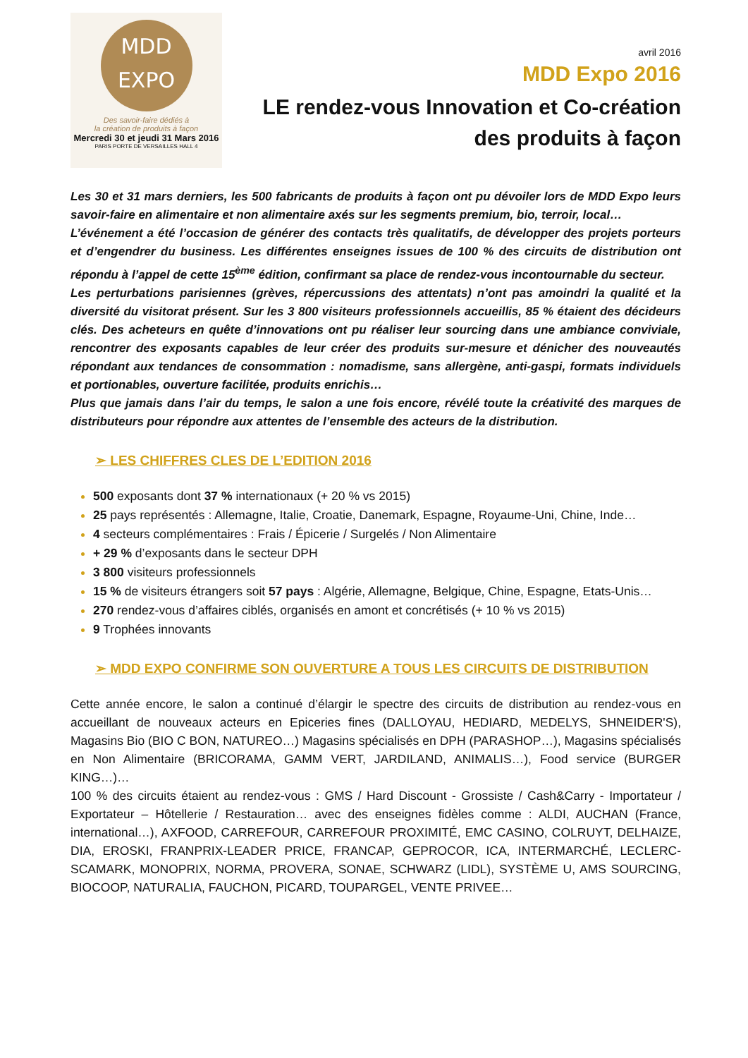MDD
EXPO
Des savoir-faire dédiés à
la création de produits à façon
Mercredi 30 et jeudi 31 Mars 2016
PARIS PORTE DE VERSAILLES HALL 4
avril 2016
MDD Expo 2016
LE rendez-vous Innovation et Co-création
des produits à façon
Les 30 et 31 mars derniers, les 500 fabricants de produits à façon ont pu dévoiler lors de MDD Expo leurs savoir-faire en alimentaire et non alimentaire axés sur les segments premium, bio, terroir, local…
L’événement a été l’occasion de générer des contacts très qualitatifs, de développer des projets porteurs et d’engendrer du business. Les différentes enseignes issues de 100 % des circuits de distribution ont répondu à l’appel de cette 15<sup>ème</sup> édition, confirmant sa place de rendez-vous incontournable du secteur.
Les perturbations parisiennes (grèves, répercussions des attentats) n’ont pas amoindri la qualité et la diversité du visitorat présent. Sur les 3 800 visiteurs professionnels accueillis, 85 % étaient des décideurs clés. Des acheteurs en quête d’innovations ont pu réaliser leur sourcing dans une ambiance conviviale, rencontrer des exposants capables de leur créer des produits sur-mesure et dénicher des nouveautés répondant aux tendances de consommation : nomadisme, sans allergène, anti-gaspi, formats individuels et portionables, ouverture facilitée, produits enrichis…
Plus que jamais dans l’air du temps, le salon a une fois encore, révélé toute la créativité des marques de distributeurs pour répondre aux attentes de l’ensemble des acteurs de la distribution.
➢ LES CHIFFRES CLES DE L’EDITION 2016
500 exposants dont 37 % internationaux (+ 20 % vs 2015)
25 pays représentés : Allemagne, Italie, Croatie, Danemark, Espagne, Royaume-Uni, Chine, Inde…
4 secteurs complémentaires : Frais / Épicerie / Surgelés / Non Alimentaire
+ 29 % d’exposants dans le secteur DPH
3 800 visiteurs professionnels
15 % de visiteurs étrangers soit 57 pays : Algérie, Allemagne, Belgique, Chine, Espagne, Etats-Unis…
270 rendez-vous d’affaires ciblés, organisés en amont et concrétisés (+ 10 % vs 2015)
9 Trophées innovants
➢ MDD EXPO CONFIRME SON OUVERTURE A TOUS LES CIRCUITS DE DISTRIBUTION
Cette année encore, le salon a continué d’élargir le spectre des circuits de distribution au rendez-vous en accueillant de nouveaux acteurs en Epiceries fines (DALLOYAU, HEDIARD, MEDELYS, SHNEIDER'S), Magasins Bio (BIO C BON, NATUREO…) Magasins spécialisés en DPH (PARASHOP…), Magasins spécialisés en Non Alimentaire (BRICORAMA, GAMM VERT, JARDILAND, ANIMALIS…), Food service (BURGER KING…)…
100 % des circuits étaient au rendez-vous : GMS / Hard Discount - Grossiste / Cash&Carry - Importateur / Exportateur – Hôtellerie / Restauration… avec des enseignes fidèles comme : ALDI, AUCHAN (France, international…), AXFOOD, CARREFOUR, CARREFOUR PROXIMITÉ, EMC CASINO, COLRUYT, DELHAIZE, DIA, EROSKI, FRANPRIX-LEADER PRICE, FRANCAP, GEPROCOR, ICA, INTERMARCHÉ, LECLERC-SCAMARK, MONOPRIX, NORMA, PROVERA, SONAE, SCHWARZ (LIDL), SYSTÈME U, AMS SOURCING, BIOCOOP, NATURALIA, FAUCHON, PICARD, TOUPARGEL, VENTE PRIVEE…